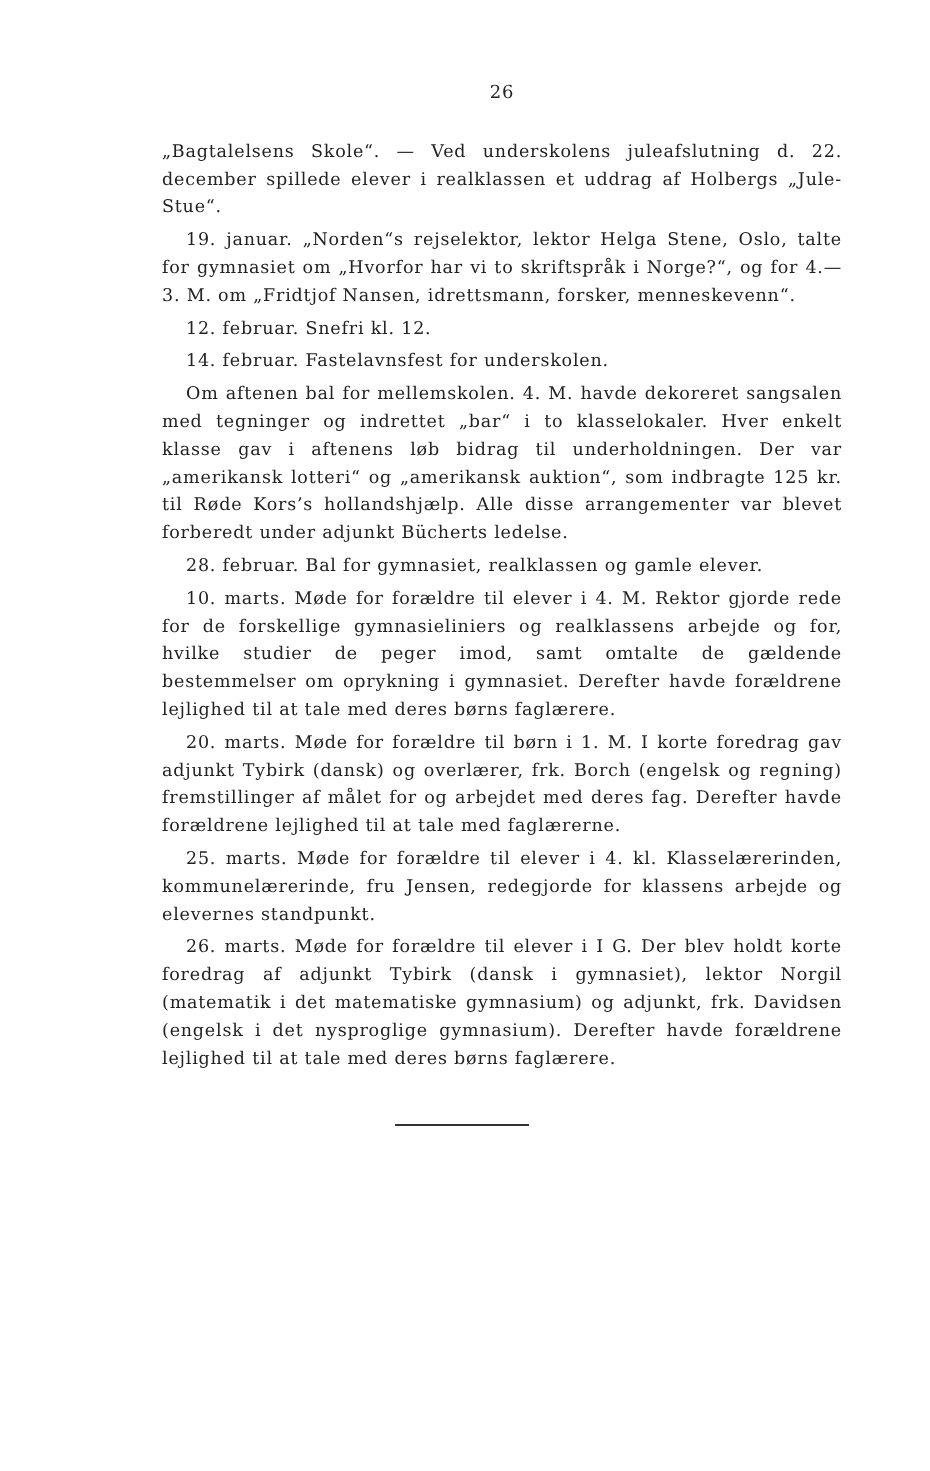26
„Bagtalelsens Skole“. — Ved underskolens juleafslutning d. 22. december spillede elever i realklassen et uddrag af Holbergs „Jule-Stue“.
19. januar. „Norden“s rejselektor, lektor Helga Stene, Oslo, talte for gymnasiet om „Hvorfor har vi to skriftspråk i Norge?“, og for 4.—3. M. om „Fridtjof Nansen, idrettsmann, forsker, menneskevenn“.
12. februar. Snefri kl. 12.
14. februar. Fastelavnsfest for underskolen.
Om aftenen bal for mellemskolen. 4. M. havde dekoreret sangsalen med tegninger og indrettet „bar“ i to klasselokaler. Hver enkelt klasse gav i aftenens løb bidrag til underholdningen. Der var „amerikansk lotteri“ og „amerikansk auktion“, som indbragte 125 kr. til Røde Kors’s hollandshjælp. Alle disse arrangementer var blevet forberedt under adjunkt Bücherts ledelse.
28. februar. Bal for gymnasiet, realklassen og gamle elever.
10. marts. Møde for forældre til elever i 4. M. Rektor gjorde rede for de forskellige gymnasieliniers og realklassens arbejde og for, hvilke studier de peger imod, samt omtalte de gældende bestemmelser om oprykning i gymnasiet. Derefter havde forældrene lejlighed til at tale med deres børns faglærere.
20. marts. Møde for forældre til børn i 1. M. I korte foredrag gav adjunkt Tybirk (dansk) og overlærer, frk. Borch (engelsk og regning) fremstillinger af målet for og arbejdet med deres fag. Derefter havde forældrene lejlighed til at tale med faglærerne.
25. marts. Møde for forældre til elever i 4. kl. Klasselærerinden, kommunelærerinde, fru Jensen, redegjorde for klassens arbejde og elevernes standpunkt.
26. marts. Møde for forældre til elever i I G. Der blev holdt korte foredrag af adjunkt Tybirk (dansk i gymnasiet), lektor Norgil (matematik i det matematiske gymnasium) og adjunkt, frk. Davidsen (engelsk i det nysproglige gymnasium). Derefter havde forældrene lejlighed til at tale med deres børns faglærere.